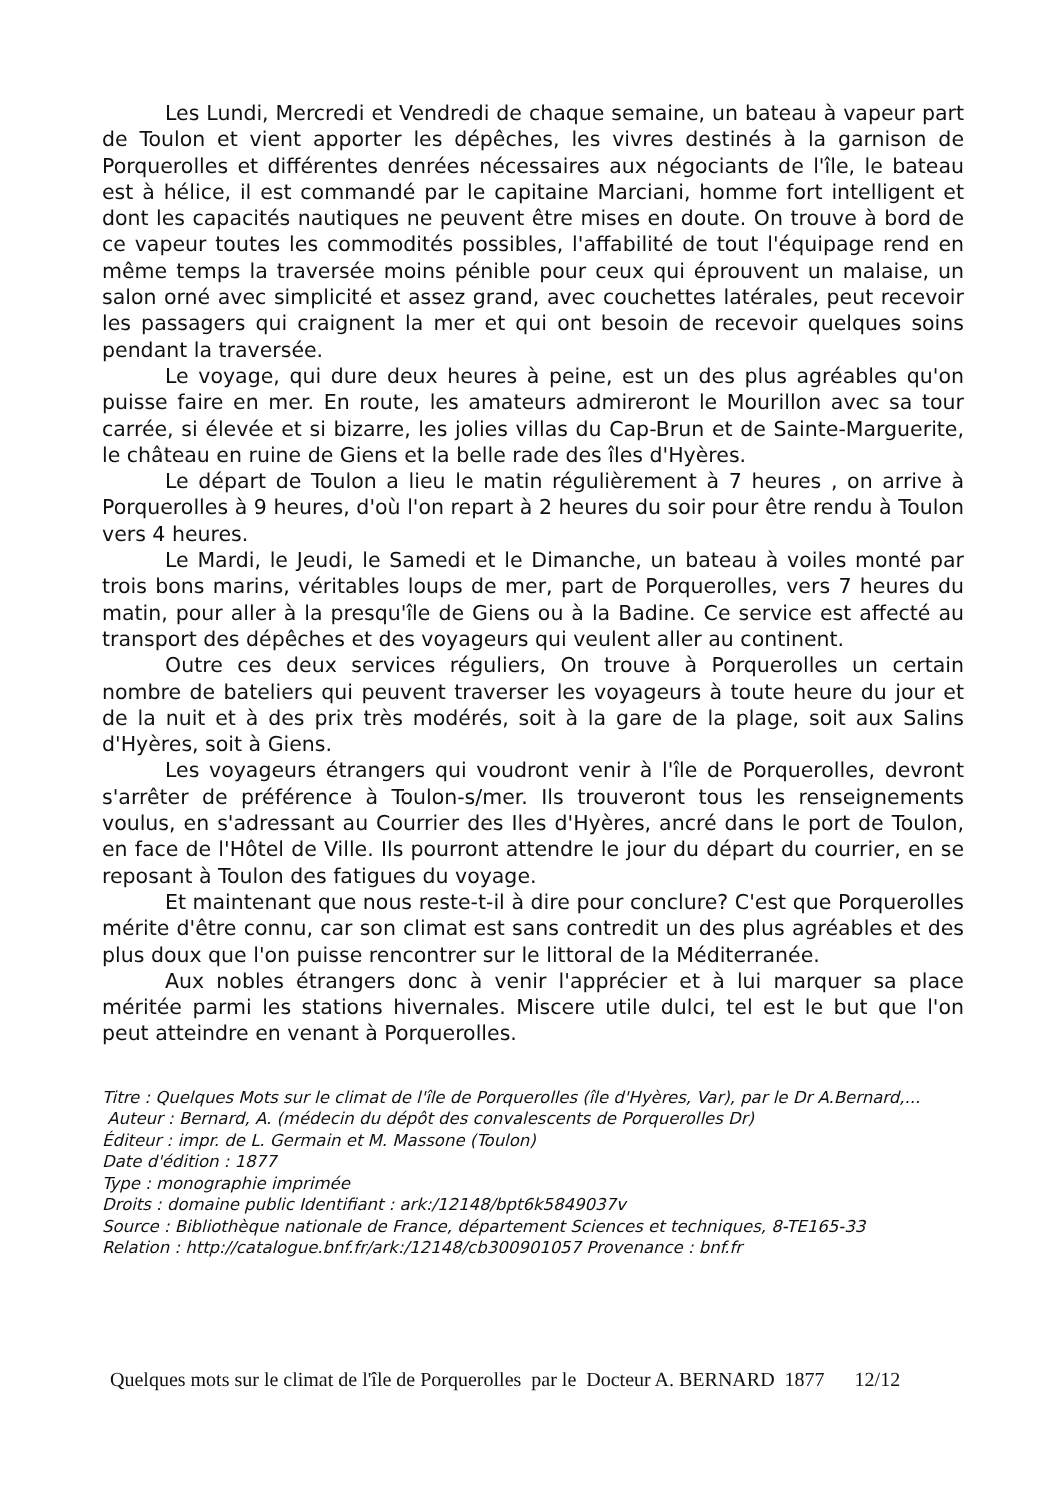Les Lundi, Mercredi et Vendredi de chaque semaine, un bateau à vapeur part de Toulon et vient apporter les dépêches, les vivres destinés à la garnison de Porquerolles et différentes denrées nécessaires aux négociants de l'île, le bateau est à hélice, il est commandé par le capitaine Marciani, homme fort intelligent et dont les capacités nautiques ne peuvent être mises en doute. On trouve à bord de ce vapeur toutes les commodités possibles, l'affabilité de tout l'équipage rend en même temps la traversée moins pénible pour ceux qui éprouvent un malaise, un salon orné avec simplicité et assez grand, avec couchettes latérales, peut recevoir les passagers qui craignent la mer et qui ont besoin de recevoir quelques soins pendant la traversée.
Le voyage, qui dure deux heures à peine, est un des plus agréables qu'on puisse faire en mer. En route, les amateurs admireront le Mourillon avec sa tour carrée, si élevée et si bizarre, les jolies villas du Cap-Brun et de Sainte-Marguerite, le château en ruine de Giens et la belle rade des îles d'Hyères.
Le départ de Toulon a lieu le matin régulièrement à 7 heures , on arrive à Porquerolles à 9 heures, d'où l'on repart à 2 heures du soir pour être rendu à Toulon vers 4 heures.
Le Mardi, le Jeudi, le Samedi et le Dimanche, un bateau à voiles monté par trois bons marins, véritables loups de mer, part de Porquerolles, vers 7 heures du matin, pour aller à la presqu'île de Giens ou à la Badine. Ce service est affecté au transport des dépêches et des voyageurs qui veulent aller au continent.
Outre ces deux services réguliers, On trouve à Porquerolles un certain nombre de bateliers qui peuvent traverser les voyageurs à toute heure du jour et de la nuit et à des prix très modérés, soit à la gare de la plage, soit aux Salins d'Hyères, soit à Giens.
Les voyageurs étrangers qui voudront venir à l'île de Porquerolles, devront s'arrêter de préférence à Toulon-s/mer. Ils trouveront tous les renseignements voulus, en s'adressant au Courrier des Iles d'Hyères, ancré dans le port de Toulon, en face de l'Hôtel de Ville. Ils pourront attendre le jour du départ du courrier, en se reposant à Toulon des fatigues du voyage.
Et maintenant que nous reste-t-il à dire pour conclure? C'est que Porquerolles mérite d'être connu, car son climat est sans contredit un des plus agréables et des plus doux que l'on puisse rencontrer sur le littoral de la Méditerranée.
Aux nobles étrangers donc à venir l'apprécier et à lui marquer sa place méritée parmi les stations hivernales. Miscere utile dulci, tel est le but que l'on peut atteindre en venant à Porquerolles.
Titre : Quelques Mots sur le climat de l'île de Porquerolles (île d'Hyères, Var), par le Dr A.Bernard,...
Auteur : Bernard, A. (médecin du dépôt des convalescents de Porquerolles Dr)
Éditeur : impr. de L. Germain et M. Massone (Toulon)
Date d'édition : 1877
Type : monographie imprimée
Droits : domaine public Identifiant : ark:/12148/bpt6k5849037v
Source : Bibliothèque nationale de France, département Sciences et techniques, 8-TE165-33
Relation : http://catalogue.bnf.fr/ark:/12148/cb300901057 Provenance : bnf.fr
Quelques mots sur le climat de l'île de Porquerolles par le Docteur A. BERNARD 1877 12/12